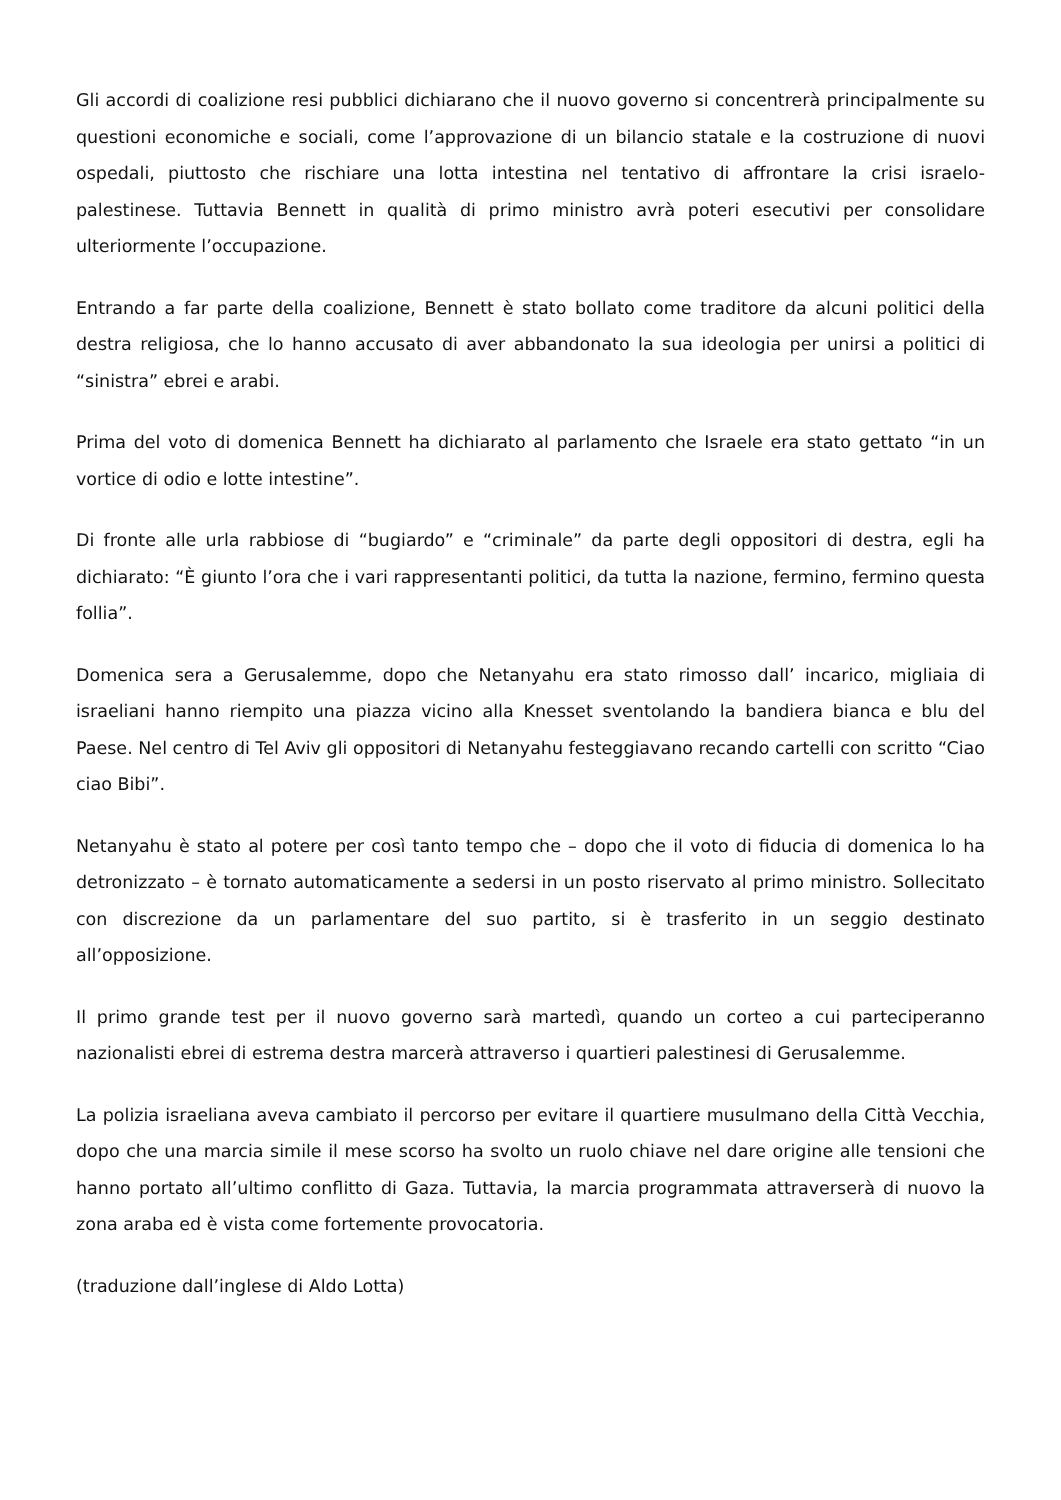Gli accordi di coalizione resi pubblici dichiarano che il nuovo governo si concentrerà principalmente su questioni economiche e sociali, come l’approvazione di un bilancio statale e la costruzione di nuovi ospedali, piuttosto che rischiare una lotta intestina nel tentativo di affrontare la crisi israelo-palestinese. Tuttavia Bennett in qualità di primo ministro avrà poteri esecutivi per consolidare ulteriormente l’occupazione.
Entrando a far parte della coalizione, Bennett è stato bollato come traditore da alcuni politici della destra religiosa, che lo hanno accusato di aver abbandonato la sua ideologia per unirsi a politici di “sinistra” ebrei e arabi.
Prima del voto di domenica Bennett ha dichiarato al parlamento che Israele era stato gettato “in un vortice di odio e lotte intestine”.
Di fronte alle urla rabbiose di “bugiardo” e “criminale” da parte degli oppositori di destra, egli ha dichiarato: “È giunto l’ora che i vari rappresentanti politici, da tutta la nazione, fermino, fermino questa follia”.
Domenica sera a Gerusalemme, dopo che Netanyahu era stato rimosso dall’ incarico, migliaia di israeliani hanno riempito una piazza vicino alla Knesset sventolando la bandiera bianca e blu del Paese. Nel centro di Tel Aviv gli oppositori di Netanyahu festeggiavano recando cartelli con scritto “Ciao ciao Bibi”.
Netanyahu è stato al potere per così tanto tempo che – dopo che il voto di fiducia di domenica lo ha detronizzato – è tornato automaticamente a sedersi in un posto riservato al primo ministro. Sollecitato con discrezione da un parlamentare del suo partito, si è trasferito in un seggio destinato all’opposizione.
Il primo grande test per il nuovo governo sarà martedì, quando un corteo a cui parteciperanno nazionalisti ebrei di estrema destra marcerà attraverso i quartieri palestinesi di Gerusalemme.
La polizia israeliana aveva cambiato il percorso per evitare il quartiere musulmano della Città Vecchia, dopo che una marcia simile il mese scorso ha svolto un ruolo chiave nel dare origine alle tensioni che hanno portato all’ultimo conflitto di Gaza. Tuttavia, la marcia programmata attraverserà di nuovo la zona araba ed è vista come fortemente provocatoria.
(traduzione dall’inglese di Aldo Lotta)